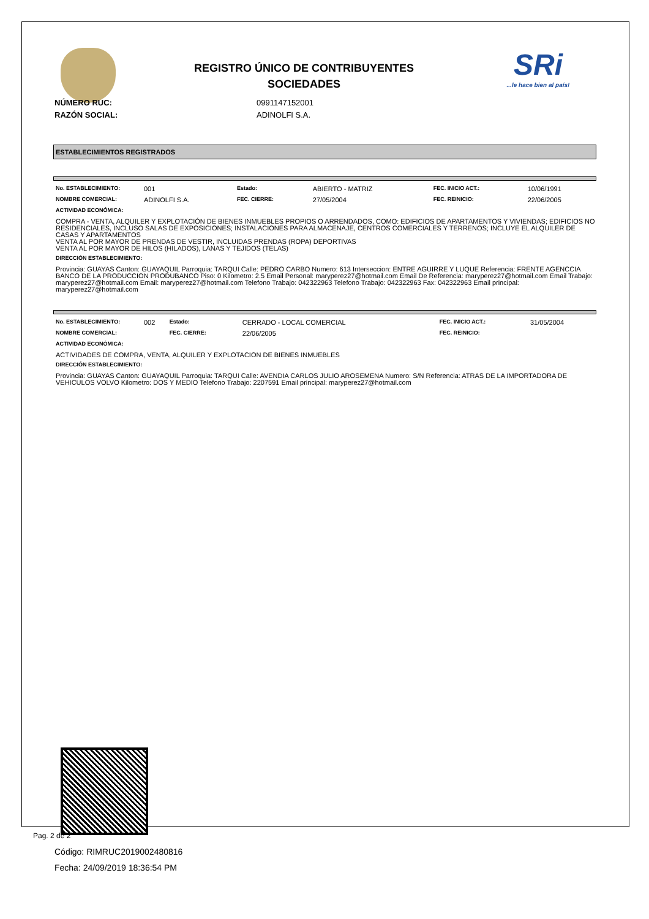REGISTRO ÚNICO DE CONTRIBUYENTES
SOCIEDADES
SRi...le hace bien al país!
NÚMERO RUC:
RAZÓN SOCIAL:
0991147152001
ADINOLFI S.A.
ESTABLECIMIENTOS REGISTRADOS
| No. ESTABLECIMIENTO: | 001 | Estado: | ABIERTO - MATRIZ | FEC. INICIO ACT.: | 10/06/1991 |
| NOMBRE COMERCIAL: | ADINOLFI S.A. | FEC. CIERRE: | 27/05/2004 | FEC. REINICIO: | 22/06/2005 |
ACTIVIDAD ECONÓMICA:
COMPRA - VENTA, ALQUILER Y EXPLOTACIÓN DE BIENES INMUEBLES PROPIOS O ARRENDADOS, COMO: EDIFICIOS DE APARTAMENTOS Y VIVIENDAS; EDIFICIOS NO RESIDENCIALES, INCLUSO SALAS DE EXPOSICIONES; INSTALACIONES PARA ALMACENAJE, CENTROS COMERCIALES Y TERRENOS; INCLUYE EL ALQUILER DE CASAS Y APARTAMENTOS
VENTA AL POR MAYOR DE PRENDAS DE VESTIR, INCLUIDAS PRENDAS (ROPA) DEPORTIVAS
VENTA AL POR MAYOR DE HILOS (HILADOS), LANAS Y TEJIDOS (TELAS)
DIRECCIÓN ESTABLECIMIENTO:
Provincia: GUAYAS Canton: GUAYAQUIL Parroquia: TARQUI Calle: PEDRO CARBO Numero: 613 Interseccion: ENTRE AGUIRRE Y LUQUE Referencia: FRENTE AGENCCIA BANCO DE LA PRODUCCION PRODUBANCO Piso: 0 Kilometro: 2.5 Email Personal: maryperez27@hotmail.com Email De Referencia: maryperez27@hotmail.com Email Trabajo: maryperez27@hotmail.com Email: maryperez27@hotmail.com Telefono Trabajo: 042322963 Telefono Trabajo: 042322963 Fax: 042322963 Email principal: maryperez27@hotmail.com
| No. ESTABLECIMIENTO: | 002 | Estado: | CERRADO - LOCAL COMERCIAL | FEC. INICIO ACT.: | 31/05/2004 |
| NOMBRE COMERCIAL: | | FEC. CIERRE: | 22/06/2005 | FEC. REINICIO: | |
ACTIVIDAD ECONÓMICA:
ACTIVIDADES DE COMPRA, VENTA, ALQUILER Y EXPLOTACION DE BIENES INMUEBLES
DIRECCIÓN ESTABLECIMIENTO:
Provincia: GUAYAS Canton: GUAYAQUIL Parroquia: TARQUI Calle: AVENDIA CARLOS JULIO AROSEMENA Numero: S/N Referencia: ATRAS DE LA IMPORTADORA DE VEHICULOS VOLVO Kilometro: DOS Y MEDIO Telefono Trabajo: 2207591 Email principal: maryperez27@hotmail.com
Código: RIMRUC2019002480816
Fecha: 24/09/2019 18:36:54 PM
Pag. 2 de 2